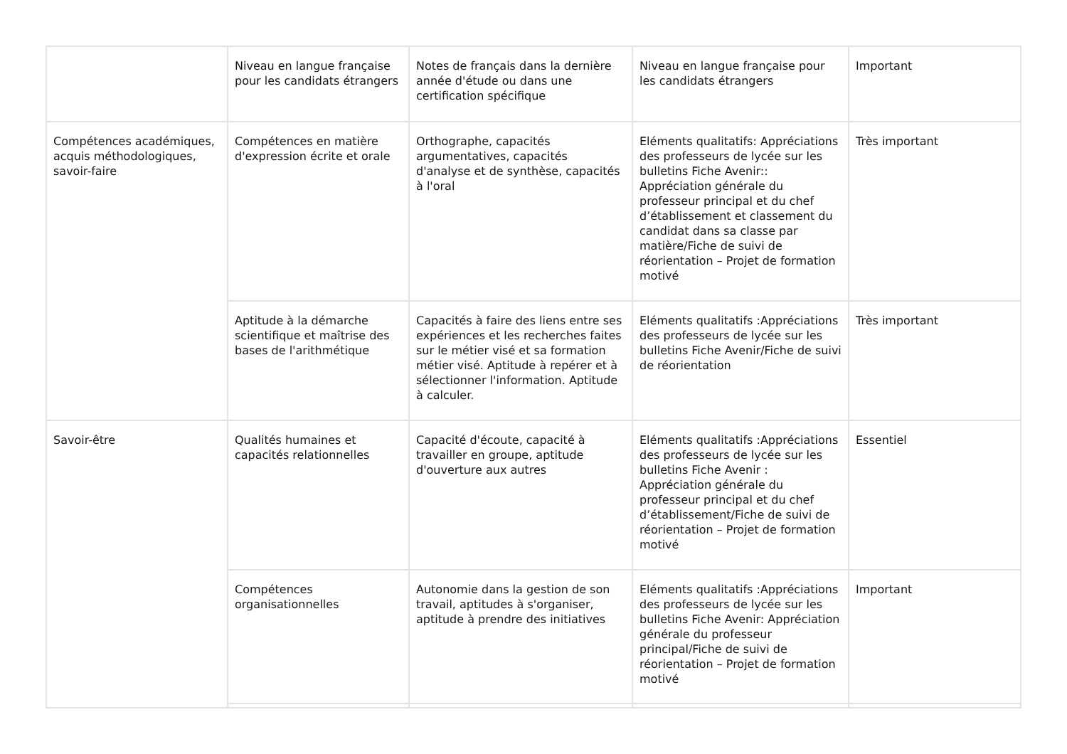| | Niveau en langue française pour les candidats étrangers | Notes de français dans la dernière année d'étude ou dans une certification spécifique | Niveau en langue française pour les candidats étrangers | Important |
| Compétences académiques, acquis méthodologiques, savoir-faire | Compétences en matière d'expression écrite et orale | Orthographe, capacités argumentatives, capacités d'analyse et de synthèse, capacités à l'oral | Eléments qualitatifs: Appréciations des professeurs de lycée sur les bulletins Fiche Avenir:: Appréciation générale du professeur principal et du chef d’établissement et classement du candidat dans sa classe par matière/Fiche de suivi de réorientation – Projet de formation motivé | Très important |
| | Aptitude à la démarche scientifique et maîtrise des bases de l'arithmétique | Capacités à faire des liens entre ses expériences et les recherches faites sur le métier visé et sa formation métier visé. Aptitude à repérer et à sélectionner l'information. Aptitude à calculer. | Eléments qualitatifs :Appréciations des professeurs de lycée sur les bulletins Fiche Avenir/Fiche de suivi de réorientation | Très important |
| Savoir-être | Qualités humaines et capacités relationnelles | Capacité d'écoute, capacité à travailler en groupe, aptitude d'ouverture aux autres | Eléments qualitatifs :Appréciations des professeurs de lycée sur les bulletins Fiche Avenir : Appréciation générale du professeur principal et du chef d’établissement/Fiche de suivi de réorientation – Projet de formation motivé | Essentiel |
| | Compétences organisationnelles | Autonomie dans la gestion de son travail, aptitudes à s'organiser, aptitude à prendre des initiatives | Eléments qualitatifs :Appréciations des professeurs de lycée sur les bulletins Fiche Avenir: Appréciation générale du professeur principal/Fiche de suivi de réorientation – Projet de formation motivé | Important |